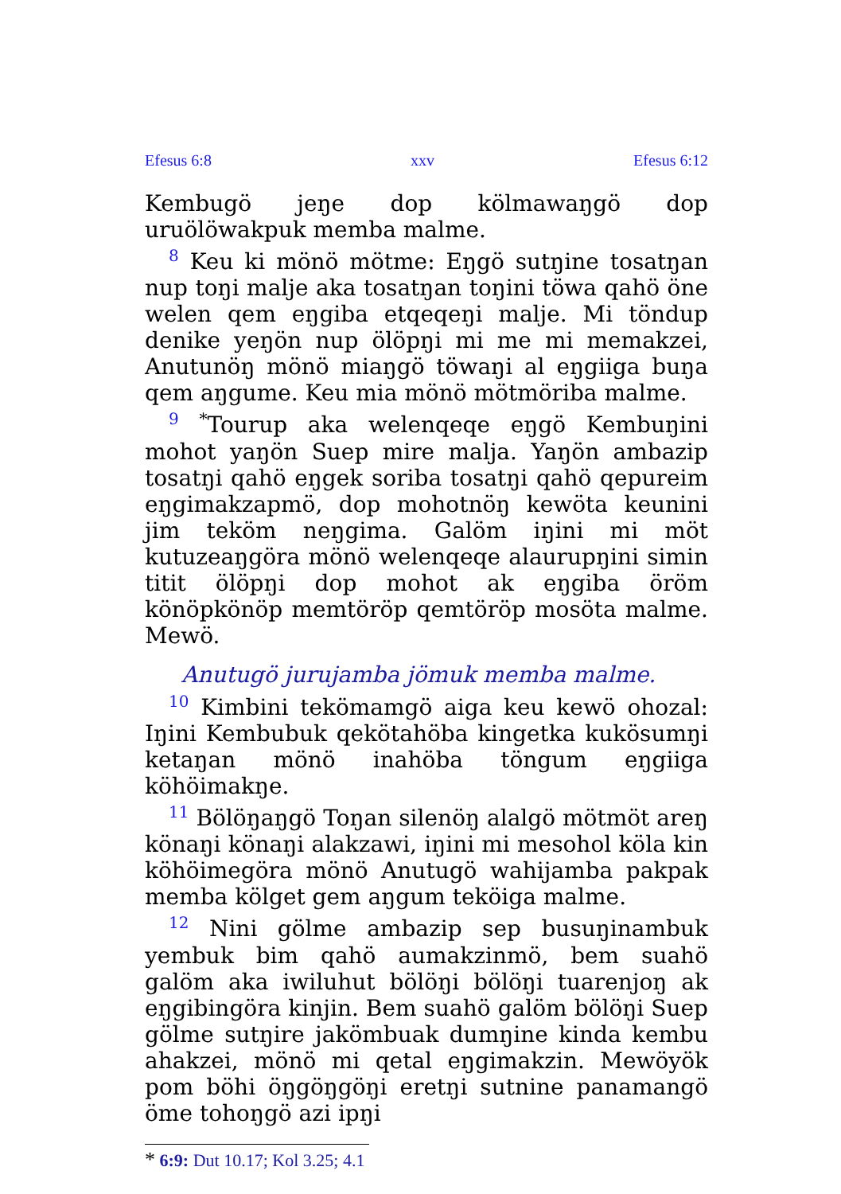Efesus 6:8 xxv Efesus 6:12
Kembugö jeŋe dop kölmawaŋgö dop uruölöwakpuk memba malme.
<sup>8</sup> Keu ki mönö mötme: Eŋgö sutŋine tosatŋan nup toŋi malje aka tosatŋan toŋini töwa qahö öne welen qem eŋgiba etqeqeŋi malje. Mi töndup denike yeŋön nup ölöpŋi mi me mi memakzei, Anutunöŋ mönö miaŋgö töwaŋi al eŋgiiga buŋa qem aŋgume. Keu mia mönö mötmöriba malme.
<sup>9</sup> <sup>*</sup>Tourup aka welenqeqe eŋgö Kembuŋini mohot yaŋön Suep mire malja. Yaŋön ambazip tosatŋi qahö eŋgek soriba tosatŋi qahö qepureim eŋgimakzapmö, dop mohotnöŋ kewöta keunini jim teköm neŋgima. Galöm iŋini mi möt kutuzeaŋgöra mönö welenqeqe alaurupŋini simin titit ölöpŋi dop mohot ak eŋgiba öröm könöpkönöp memtöröp qemtöröp mosöta malme. Mewö.
Anutugö jurujamba jömuk memba malme.
<sup>10</sup> Kimbini tekömamgö aiga keu kewö ohozal: Iŋini Kembubuk qekötahöba kingetka kukösumŋi ketaŋan mönö inahöba töngum eŋgiiga köhöimakŋe.
<sup>11</sup> Bölöŋaŋgö Toŋan silenöŋ alalgö mötmöt areŋ könaŋi könaŋi alakzawi, iŋini mi mesohol köla kin köhöimegöra mönö Anutugö wahijamba pakpak memba kölget gem aŋgum teköiga malme.
<sup>12</sup> Nini gölme ambazip sep busuŋinambuk yembuk bim qahö aumakzinmö, bem suahö galöm aka iwiluhut bölöŋi bölöŋi tuarenjoŋ ak eŋgibingöra kinjin. Bem suahö galöm bölöŋi Suep gölme sutŋire jakömbuak dumŋine kinda kembu ahakzei, mönö mi qetal eŋgimakzin. Mewöyök pom böhi öŋgöŋgöŋi eretŋi sutnine panamangö öme tohoŋgö azi ipŋi
* 6:9: Dut 10.17; Kol 3.25; 4.1